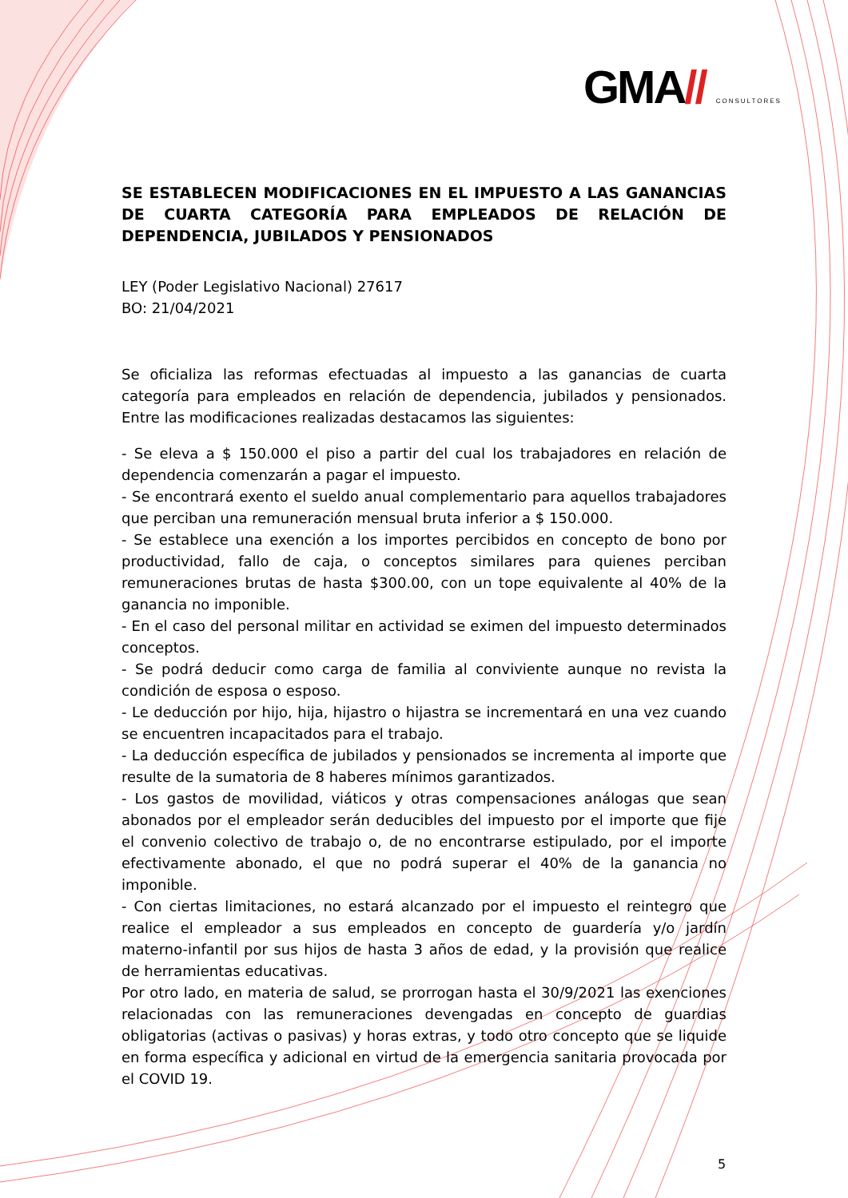GMA// CONSULTORES
SE ESTABLECEN MODIFICACIONES EN EL IMPUESTO A LAS GANANCIAS DE CUARTA CATEGORÍA PARA EMPLEADOS DE RELACIÓN DE DEPENDENCIA, JUBILADOS Y PENSIONADOS
LEY (Poder Legislativo Nacional) 27617
BO: 21/04/2021
Se oficializa las reformas efectuadas al impuesto a las ganancias de cuarta categoría para empleados en relación de dependencia, jubilados y pensionados. Entre las modificaciones realizadas destacamos las siguientes:
- Se eleva a $ 150.000 el piso a partir del cual los trabajadores en relación de dependencia comenzarán a pagar el impuesto.
- Se encontrará exento el sueldo anual complementario para aquellos trabajadores que perciban una remuneración mensual bruta inferior a $ 150.000.
- Se establece una exención a los importes percibidos en concepto de bono por productividad, fallo de caja, o conceptos similares para quienes perciban remuneraciones brutas de hasta $300.00, con un tope equivalente al 40% de la ganancia no imponible.
- En el caso del personal militar en actividad se eximen del impuesto determinados conceptos.
- Se podrá deducir como carga de familia al conviviente aunque no revista la condición de esposa o esposo.
- Le deducción por hijo, hija, hijastro o hijastra se incrementará en una vez cuando se encuentren incapacitados para el trabajo.
- La deducción específica de jubilados y pensionados se incrementa al importe que resulte de la sumatoria de 8 haberes mínimos garantizados.
- Los gastos de movilidad, viáticos y otras compensaciones análogas que sean abonados por el empleador serán deducibles del impuesto por el importe que fije el convenio colectivo de trabajo o, de no encontrarse estipulado, por el importe efectivamente abonado, el que no podrá superar el 40% de la ganancia no imponible.
- Con ciertas limitaciones, no estará alcanzado por el impuesto el reintegro que realice el empleador a sus empleados en concepto de guardería y/o jardín materno-infantil por sus hijos de hasta 3 años de edad, y la provisión que realice de herramientas educativas.
Por otro lado, en materia de salud, se prorrogan hasta el 30/9/2021 las exenciones relacionadas con las remuneraciones devengadas en concepto de guardias obligatorias (activas o pasivas) y horas extras, y todo otro concepto que se liquide en forma específica y adicional en virtud de la emergencia sanitaria provocada por el COVID 19.
5